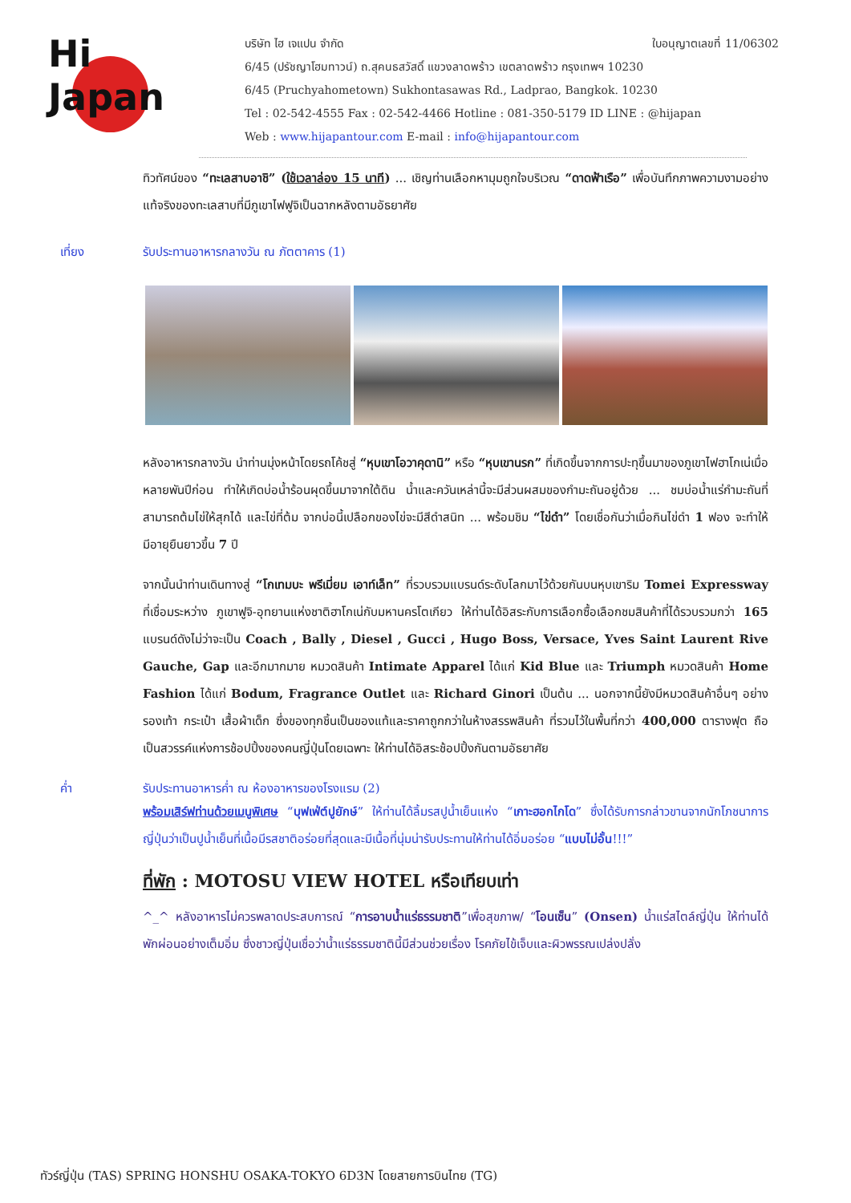Hi
Japan
บริษัท ไฮ เจแปน จำกัด ใบอนุญาตเลขที่ 11/06302
6/45 (ปรัชญาโฮมทาวน์) ถ.สุคนธสวัสดิ์ แขวงลาดพร้าว เขตลาดพร้าว กรุงเทพฯ 10230
6/45 (Pruchyahometown) Sukhontasawas Rd., Ladprao, Bangkok. 10230
Tel : 02-542-4555 Fax : 02-542-4466 Hotline : 081-350-5179 ID LINE : @hijapan
Web : www.hijapantour.com E-mail : info@hijapantour.com
ทิวทัศน์ของ “ทะเลสาบอาชิ” (ใช้เวลาล่อง 15 นาที) ... เชิญท่านเลือกหามุมถูกใจบริเวณ “ดาดฟ้าเรือ” เพื่อบันทึกภาพความงามอย่างแท้จริงของทะเลสาบที่มีภูเขาไฟฟูจิเป็นฉากหลังตามอัธยาศัย
เที่ยง รับประทานอาหารกลางวัน ณ ภัตตาคาร (1)
หลังอาหารกลางวัน นำท่านมุ่งหน้าโดยรถโค้ชสู่ “หุบเขาโอวาคุดานิ” หรือ “หุบเขานรก” ที่เกิดขึ้นจากการปะทุขึ้นมาของภูเขาไฟฮาโกเน่เมื่อหลายพันปีก่อน ทำให้เกิดบ่อน้ำร้อนผุดขึ้นมาจากใต้ดิน น้ำและควันเหล่านี้จะมีส่วนผสมของกำมะถันอยู่ด้วย ... ชมบ่อน้ำแร่กำมะถันที่สามารถต้มไข่ให้สุกได้ และไข่ที่ต้ม จากบ่อนี้เปลือกของไข่จะมีสีดำสนิท ... พร้อมชิม “ไข่ดำ” โดยเชื่อกันว่าเมื่อกินไข่ดำ 1 ฟอง จะทำให้มีอายุยืนยาวขึ้น 7 ปี
จากนั้นนำท่านเดินทางสู่ “โกเทมบะ พรีเมี่ยม เอาท์เล็ท” ที่รวบรวมแบรนด์ระดับโลกมาไว้ด้วยกันบนหุบเขาริม Tomei Expressway ที่เชื่อมระหว่าง ภูเขาฟูจิ-อุทยานแห่งชาติฮาโกเน่กับมหานครโตเกียว ให้ท่านได้อิสระกับการเลือกซื้อเลือกชมสินค้าที่ได้รวบรวมกว่า 165 แบรนด์ดังไม่ว่าจะเป็น Coach , Bally , Diesel , Gucci , Hugo Boss, Versace, Yves Saint Laurent Rive Gauche, Gap และอีกมากมาย หมวดสินค้า Intimate Apparel ได้แก่ Kid Blue และ Triumph หมวดสินค้า Home Fashion ได้แก่ Bodum, Fragrance Outlet และ Richard Ginori เป็นต้น ... นอกจากนี้ยังมีหมวดสินค้าอื่นๆ อย่างรองเท้า กระเป๋า เสื้อผ้าเด็ก ซึ่งของทุกชิ้นเป็นของแท้และราคาถูกกว่าในห้างสรรพสินค้า ที่รวมไว้ในพื้นที่กว่า 400,000 ตารางฟุต ถือเป็นสวรรค์แห่งการช้อปปิ้งของคนญี่ปุ่นโดยเฉพาะ ให้ท่านได้อิสระช้อปปิ้งกันตามอัธยาศัย
ค่ำ รับประทานอาหารค่ำ ณ ห้องอาหารของโรงแรม (2)
พร้อมเสิร์ฟท่านด้วยเมนูพิเศษ “บุฟเฟ่ต์ปูยักษ์” ให้ท่านได้ลิ้มรสปูน้ำเย็นแห่ง “เกาะฮอกไกโด” ซึ่งได้รับการกล่าวขานจากนักโภชนาการญี่ปุ่นว่าเป็นปูน้ำเย็นที่เนื้อมีรสชาติอร่อยที่สุดและมีเนื้อที่นุ่มน่ารับประทานให้ท่านได้อิ่มอร่อย “แบบไม่อั้น!!!”
ที่พัก : MOTOSU VIEW HOTEL หรือเทียบเท่า
^_^ หลังอาหารไม่ควรพลาดประสบการณ์ “การอาบน้ำแร่ธรรมชาติ”เพื่อสุขภาพ/ “โอนเซ็น” (Onsen) น้ำแร่สไตล์ญี่ปุ่น ให้ท่านได้พักผ่อนอย่างเต็มอิ่ม ซึ่งชาวญี่ปุ่นเชื่อว่าน้ำแร่ธรรมชาตินี้มีส่วนช่วยเรื่อง โรคภัยไข้เจ็บและผิวพรรณเปล่งปลั่ง
ทัวร์ญี่ปุ่น (TAS) SPRING HONSHU OSAKA-TOKYO 6D3N โดยสายการบินไทย (TG)